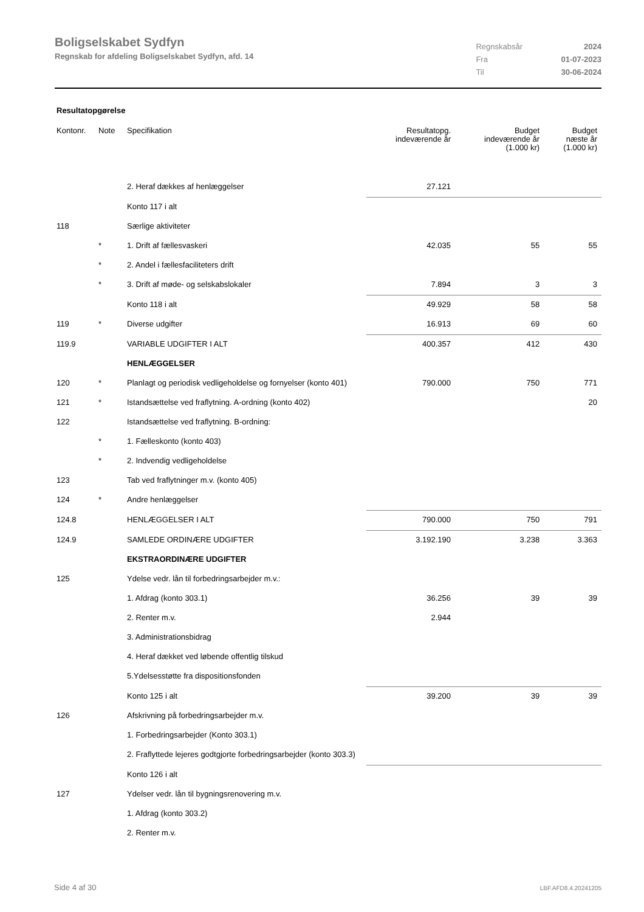Boligselskabet Sydfyn
Regnskab for afdeling Boligselskabet Sydfyn, afd. 14
| Regnskabsår | 2024 |
| Fra | 01-07-2023 |
| Til | 30-06-2024 |
Resultatopgørelse
| Kontonr. | Note | Specifikation | Resultatopg. indeværende år | Budget indeværende år (1.000 kr) | Budget næste år (1.000 kr) |
| --- | --- | --- | --- | --- | --- |
| | | 2. Heraf dækkes af henlæggelser | 27.121 | | |
| | | Konto 117 i alt | | | |
| 118 | | Særlige aktiviteter | | | |
| | * | 1. Drift af fællesvaskeri | 42.035 | 55 | 55 |
| | * | 2. Andel i fællesfaciliteters drift | | | |
| | * | 3. Drift af møde- og selskabslokaler | 7.894 | 3 | 3 |
| | | Konto 118 i alt | 49.929 | 58 | 58 |
| 119 | * | Diverse udgifter | 16.913 | 69 | 60 |
| 119.9 | | VARIABLE UDGIFTER I ALT | 400.357 | 412 | 430 |
| | | HENLÆGGELSER | | | |
| 120 | * | Planlagt og periodisk vedligeholdelse og fornyelser (konto 401) | 790.000 | 750 | 771 |
| 121 | * | Istandsættelse ved fraflytning. A-ordning (konto 402) | | | 20 |
| 122 | | Istandsættelse ved fraflytning. B-ordning: | | | |
| | * | 1. Fælleskonto (konto 403) | | | |
| | * | 2. Indvendig vedligeholdelse | | | |
| 123 | | Tab ved fraflytninger m.v. (konto 405) | | | |
| 124 | * | Andre henlæggelser | | | |
| 124.8 | | HENLÆGGELSER I ALT | 790.000 | 750 | 791 |
| 124.9 | | SAMLEDE ORDINÆRE UDGIFTER | 3.192.190 | 3.238 | 3.363 |
| | | EKSTRAORDINÆRE UDGIFTER | | | |
| 125 | | Ydelse vedr. lån til forbedringsarbejder m.v.: | | | |
| | | 1. Afdrag (konto 303.1) | 36.256 | 39 | 39 |
| | | 2. Renter m.v. | 2.944 | | |
| | | 3. Administrationsbidrag | | | |
| | | 4. Heraf dækket ved løbende offentlig tilskud | | | |
| | | 5.Ydelsesstøtte fra dispositionsfonden | | | |
| | | Konto 125 i alt | 39.200 | 39 | 39 |
| 126 | | Afskrivning på forbedringsarbejder m.v. | | | |
| | | 1. Forbedringsarbejder (Konto 303.1) | | | |
| | | 2. Fraflyttede lejeres godtgjorte forbedringsarbejder (konto 303.3) | | | |
| | | Konto 126 i alt | | | |
| 127 | | Ydelser vedr. lån til bygningsrenovering m.v. | | | |
| | | 1. Afdrag (konto 303.2) | | | |
| | | 2. Renter m.v. | | | |
Side 4 af 30 LBF.AFD8.4.20241205